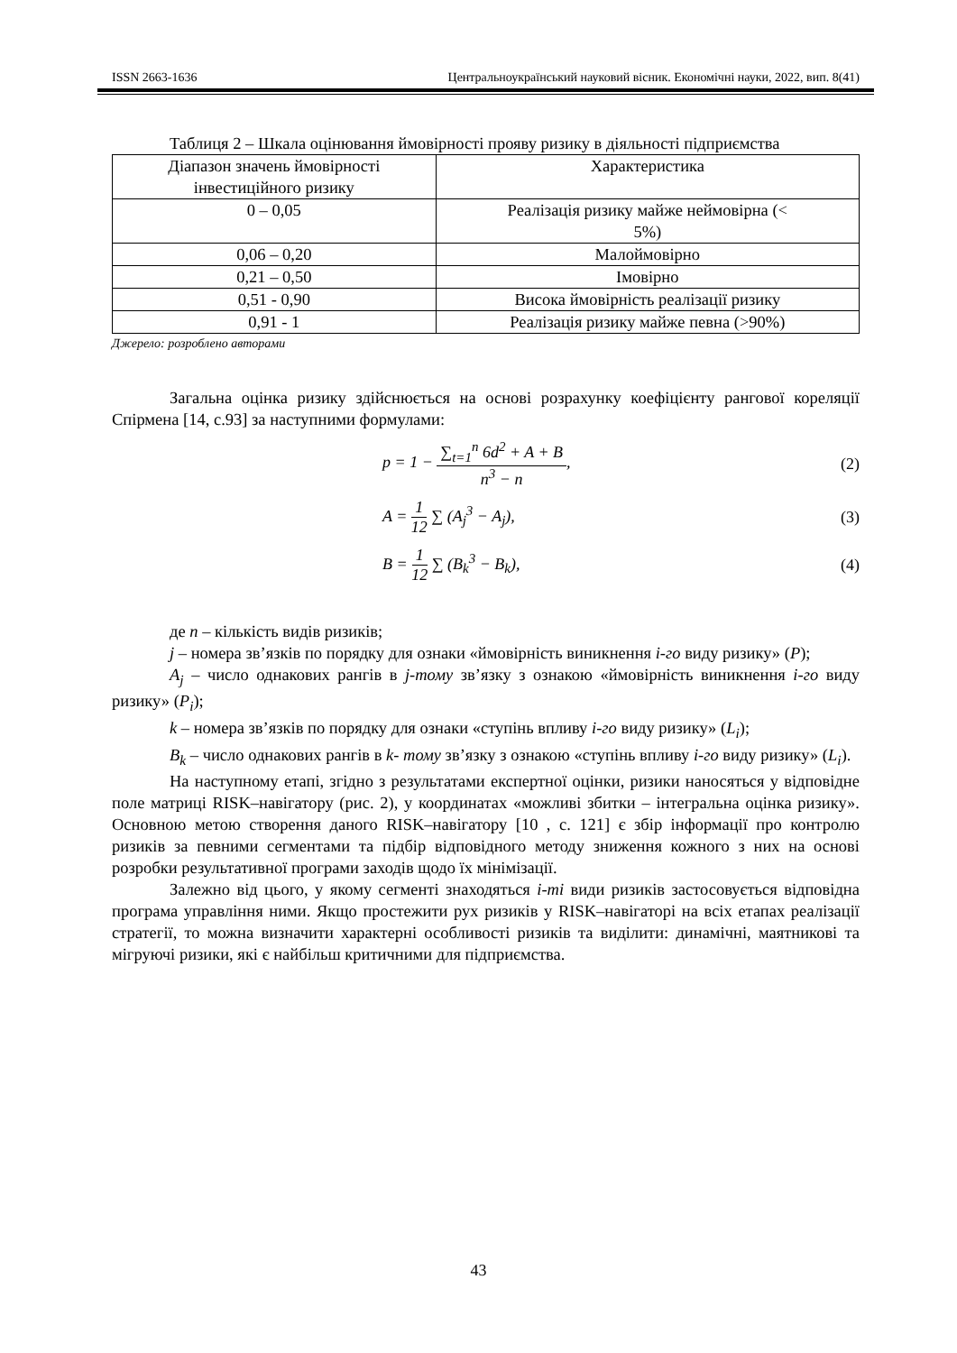ISSN 2663-1636 Центральноукраїнський науковий вісник. Економічні науки, 2022, вип. 8(41)
Таблиця 2 – Шкала оцінювання ймовірності прояву ризику в діяльності підприємства
| Діапазон значень ймовірності інвестиційного ризику | Характеристика |
| --- | --- |
| 0 – 0,05 | Реалізація ризику майже неймовірна (< 5%) |
| 0,06 – 0,20 | Малоймовірно |
| 0,21 – 0,50 | Імовірно |
| 0,51 - 0,90 | Висока ймовірність реалізації ризику |
| 0,91 - 1 | Реалізація ризику майже певна (>90%) |
Джерело: розроблено авторами
Загальна оцінка ризику здійснюється на основі розрахунку коефіцієнту рангової кореляції Спірмена [14, с.93] за наступними формулами:
p = 1 − ∑<sub>t=1</sub><sup>n</sup> 6d<sup>2</sup> + A + B n<sup>3</sup> − n, (2)
A = 1 12 ∑ (A<sub>j</sub><sup>3</sup> − A<sub>j</sub>), (3)
B = 1 12 ∑ (B<sub>k</sub><sup>3</sup> − B<sub>k</sub>), (4)
де n – кількість видів ризиків;
j – номера зв’язків по порядку для ознаки «ймовірність виникнення і-го виду ризику» (P);
A<sub>j</sub> – число однакових рангів в j-тому зв’язку з ознакою «ймовірність виникнення і-го виду ризику» (P<sub>i</sub>);
k – номера зв’язків по порядку для ознаки «ступінь впливу і-го виду ризику» (L<sub>i</sub>);
B<sub>k</sub> – число однакових рангів в k- тому зв’язку з ознакою «ступінь впливу і-го виду ризику» (L<sub>i</sub>).
На наступному етапі, згідно з результатами експертної оцінки, ризики наносяться у відповідне поле матриці RISK–навігатору (рис. 2), у координатах «можливі збитки – інтегральна оцінка ризику». Основною метою створення даного RISK–навігатору [10 , с. 121] є збір інформації про контролю ризиків за певними сегментами та підбір відповідного методу зниження кожного з них на основі розробки результативної програми заходів щодо їх мінімізації.
Залежно від цього, у якому сегменті знаходяться і-ті види ризиків застосовується відповідна програма управління ними. Якщо простежити рух ризиків у RISK–навігаторі на всіх етапах реалізації стратегії, то можна визначити характерні особливості ризиків та виділити: динамічні, маятникові та мігруючі ризики, які є найбільш критичними для підприємства.
43